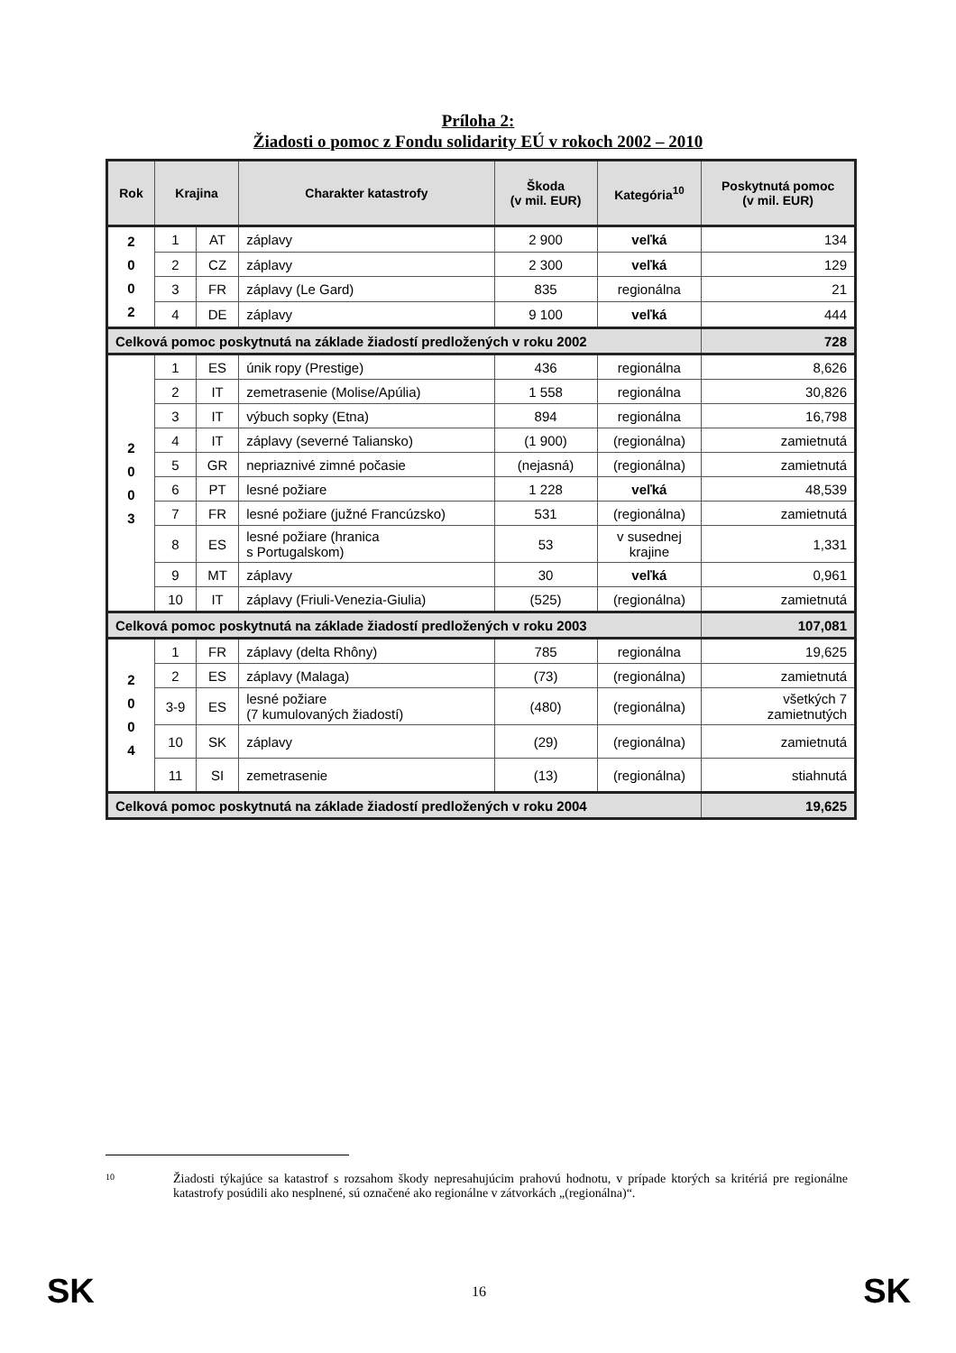Príloha 2:
Žiadosti o pomoc z Fondu solidarity EÚ v rokoch 2002 – 2010
| Rok | Krajina | | Charakter katastrofy | Škoda (v mil. EUR) | Kategória<sup>10</sup> | Poskytnutá pomoc (v mil. EUR) |
| --- | --- | --- | --- | --- | --- | --- |
| 2 0 0 2 | 1 | AT | záplavy | 2 900 | veľká | 134 |
| | 2 | CZ | záplavy | 2 300 | veľká | 129 |
| | 3 | FR | záplavy (Le Gard) | 835 | regionálna | 21 |
| | 4 | DE | záplavy | 9 100 | veľká | 444 |
| Celková pomoc poskytnutá na základe žiadostí predložených v roku 2002 | | | | | | 728 |
| 2 0 0 3 | 1 | ES | únik ropy (Prestige) | 436 | regionálna | 8,626 |
| | 2 | IT | zemetrasenie (Molise/Apúlia) | 1 558 | regionálna | 30,826 |
| | 3 | IT | výbuch sopky (Etna) | 894 | regionálna | 16,798 |
| | 4 | IT | záplavy (severné Taliansko) | (1 900) | (regionálna) | zamietnutá |
| | 5 | GR | nepriaznivé zimné počasie | (nejasná) | (regionálna) | zamietnutá |
| | 6 | PT | lesné požiare | 1 228 | veľká | 48,539 |
| | 7 | FR | lesné požiare (južné Francúzsko) | 531 | (regionálna) | zamietnutá |
| | 8 | ES | lesné požiare (hranica s Portugalskom) | 53 | v susednej krajine | 1,331 |
| | 9 | MT | záplavy | 30 | veľká | 0,961 |
| | 10 | IT | záplavy (Friuli-Venezia-Giulia) | (525) | (regionálna) | zamietnutá |
| Celková pomoc poskytnutá na základe žiadostí predložených v roku 2003 | | | | | | 107,081 |
| 2 0 0 4 | 1 | FR | záplavy (delta Rhôny) | 785 | regionálna | 19,625 |
| | 2 | ES | záplavy (Malaga) | (73) | (regionálna) | zamietnutá |
| | 3-9 | ES | lesné požiare (7 kumulovaných žiadostí) | (480) | (regionálna) | všetkých 7 zamietnutých |
| | 10 | SK | záplavy | (29) | (regionálna) | zamietnutá |
| | 11 | SI | zemetrasenie | (13) | (regionálna) | stiahnutá |
| Celková pomoc poskytnutá na základe žiadostí predložených v roku 2004 | | | | | | 19,625 |
10
Žiadosti týkajúce sa katastrof s rozsahom škody nepresahujúcim prahovú hodnotu, v prípade ktorých sa kritériá pre regionálne katastrofy posúdili ako nesplnené, sú označené ako regionálne v zátvorkách „(regionálna)“.
SK 16 SK